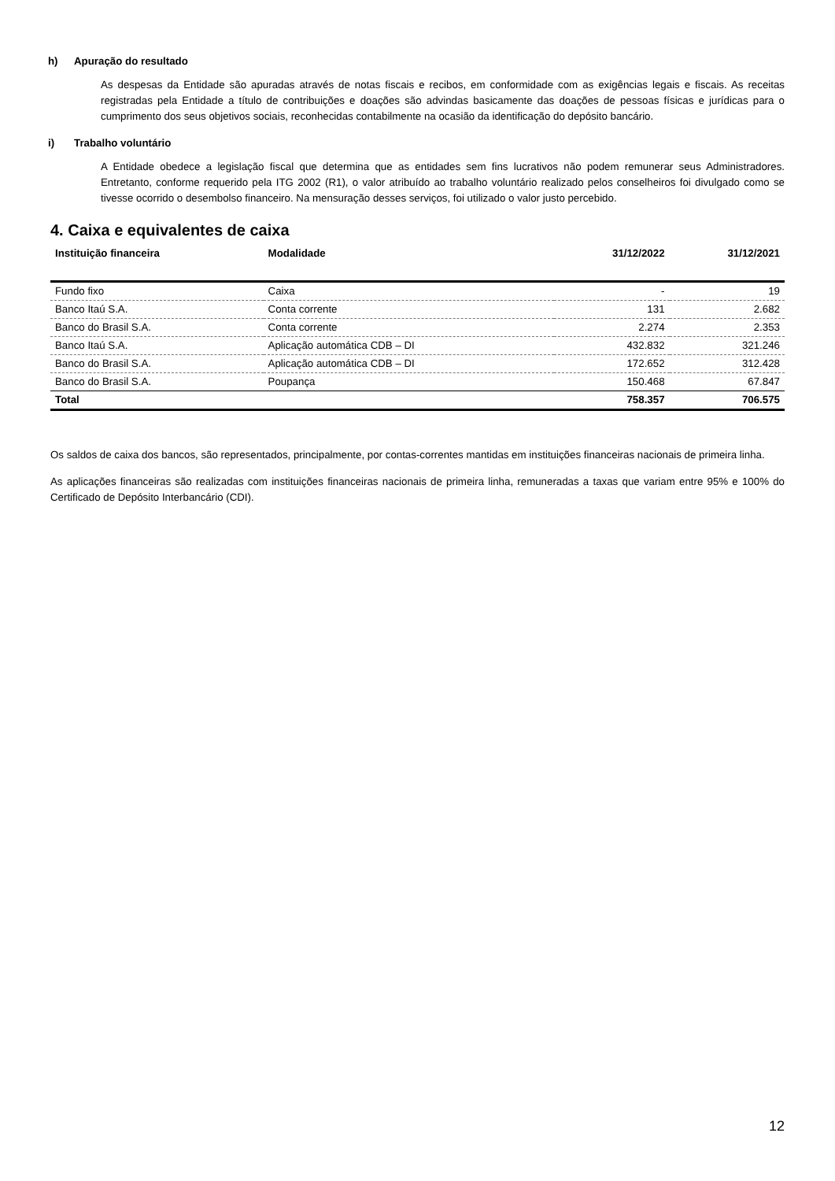h) Apuração do resultado
As despesas da Entidade são apuradas através de notas fiscais e recibos, em conformidade com as exigências legais e fiscais. As receitas registradas pela Entidade a título de contribuições e doações são advindas basicamente das doações de pessoas físicas e jurídicas para o cumprimento dos seus objetivos sociais, reconhecidas contabilmente na ocasião da identificação do depósito bancário.
i) Trabalho voluntário
A Entidade obedece a legislação fiscal que determina que as entidades sem fins lucrativos não podem remunerar seus Administradores. Entretanto, conforme requerido pela ITG 2002 (R1), o valor atribuído ao trabalho voluntário realizado pelos conselheiros foi divulgado como se tivesse ocorrido o desembolso financeiro. Na mensuração desses serviços, foi utilizado o valor justo percebido.
4. Caixa e equivalentes de caixa
| Instituição financeira | Modalidade | 31/12/2022 | 31/12/2021 |
| --- | --- | --- | --- |
| Fundo fixo | Caixa | - | 19 |
| Banco Itaú S.A. | Conta corrente | 131 | 2.682 |
| Banco do Brasil S.A. | Conta corrente | 2.274 | 2.353 |
| Banco Itaú S.A. | Aplicação automática CDB – DI | 432.832 | 321.246 |
| Banco do Brasil S.A. | Aplicação automática CDB – DI | 172.652 | 312.428 |
| Banco do Brasil S.A. | Poupança | 150.468 | 67.847 |
| Total | | 758.357 | 706.575 |
Os saldos de caixa dos bancos, são representados, principalmente, por contas-correntes mantidas em instituições financeiras nacionais de primeira linha.
As aplicações financeiras são realizadas com instituições financeiras nacionais de primeira linha, remuneradas a taxas que variam entre 95% e 100% do Certificado de Depósito Interbancário (CDI).
12